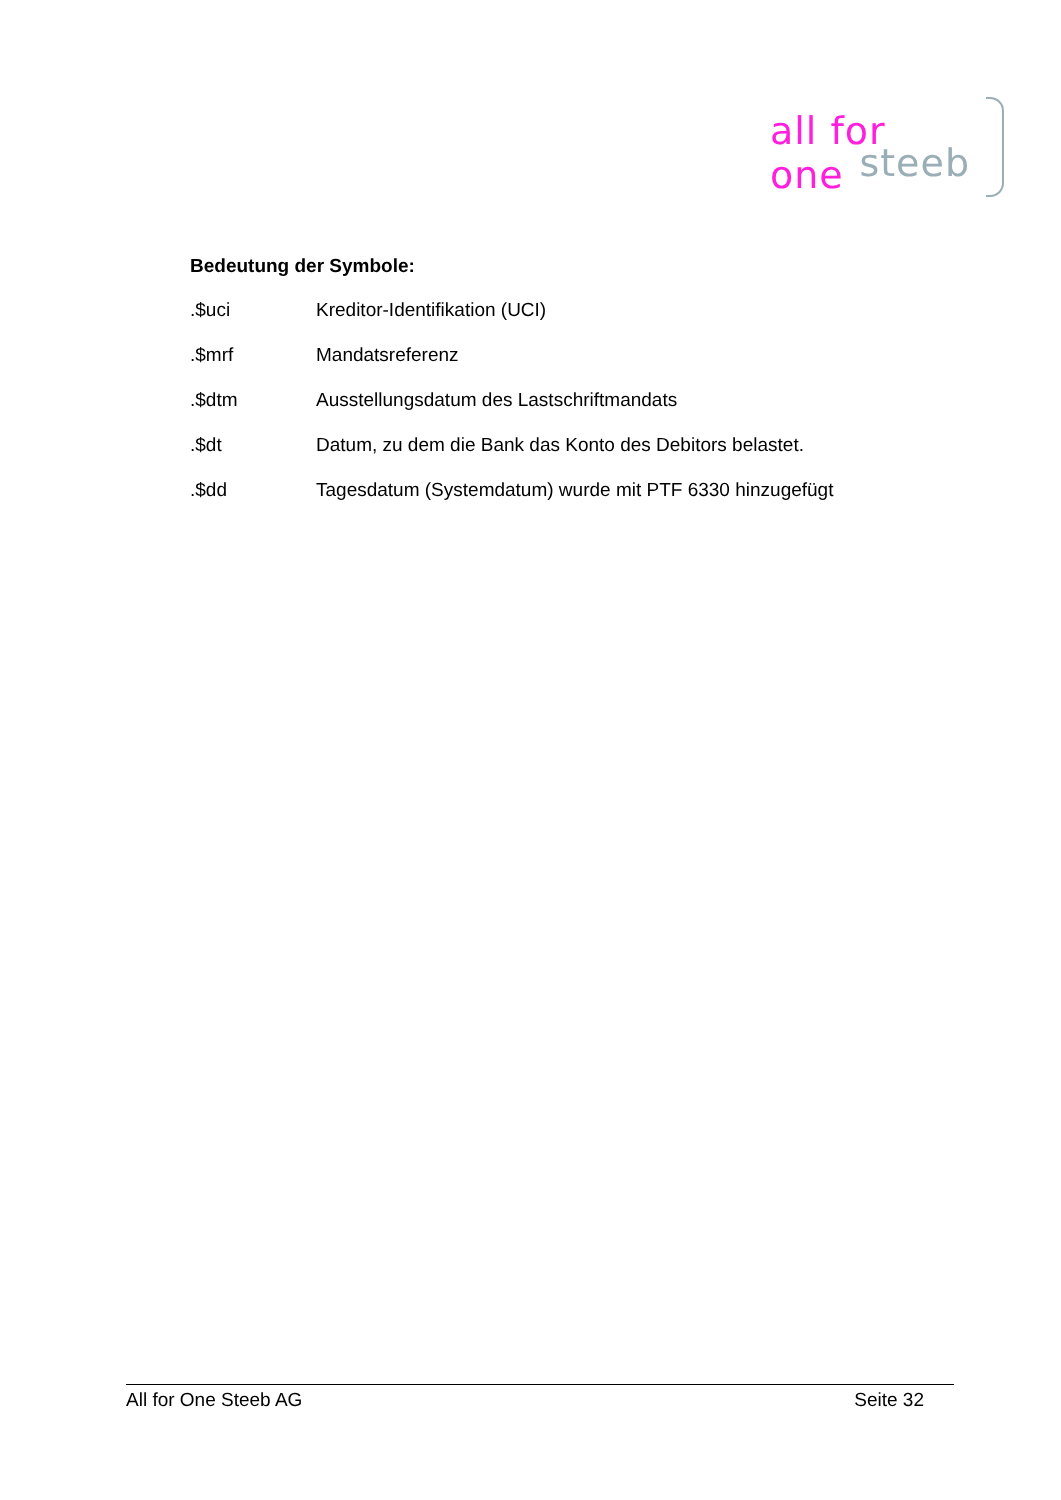all for one
steeb
Bedeutung der Symbole:
.$uci Kreditor-Identifikation (UCI)
.$mrf Mandatsreferenz
.$dtm Ausstellungsdatum des Lastschriftmandats
.$dt Datum, zu dem die Bank das Konto des Debitors belastet.
.$dd Tagesdatum (Systemdatum) wurde mit PTF 6330 hinzugefügt
All for One Steeb AG Seite 32